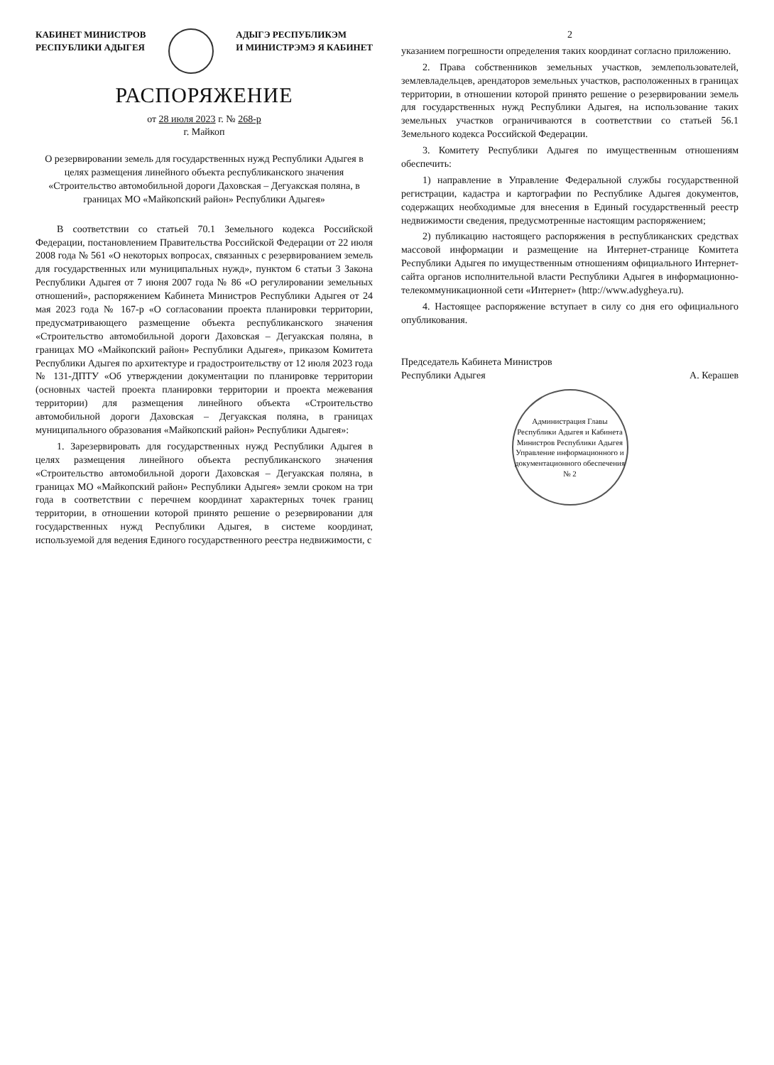КАБИНЕТ МИНИСТРОВ
РЕСПУБЛИКИ АДЫГЕЯ
АДЫГЭ РЕСПУБЛИКЭМ
И МИНИСТРЭМЭ Я КАБИНЕТ
РАСПОРЯЖЕНИЕ
от 28 июля 2023 г. № 268-р
г. Майкоп
О резервировании земель для государственных нужд Республики Адыгея в целях размещения линейного объекта республиканского значения «Строительство автомобильной дороги Даховская – Дегуакская поляна, в границах МО «Майкопский район» Республики Адыгея»
В соответствии со статьей 70.1 Земельного кодекса Российской Федерации, постановлением Правительства Российской Федерации от 22 июля 2008 года № 561 «О некоторых вопросах, связанных с резервированием земель для государственных или муниципальных нужд», пунктом 6 статьи 3 Закона Республики Адыгея от 7 июня 2007 года № 86 «О регулировании земельных отношений», распоряжением Кабинета Министров Республики Адыгея от 24 мая 2023 года № 167-р «О согласовании проекта планировки территории, предусматривающего размещение объекта республиканского значения «Строительство автомобильной дороги Даховская – Дегуакская поляна, в границах МО «Майкопский район» Республики Адыгея», приказом Комитета Республики Адыгея по архитектуре и градостроительству от 12 июля 2023 года № 131-ДПТУ «Об утверждении документации по планировке территории (основных частей проекта планировки территории и проекта межевания территории) для размещения линейного объекта «Строительство автомобильной дороги Даховская – Дегуакская поляна, в границах муниципального образования «Майкопский район» Республики Адыгея»:
1. Зарезервировать для государственных нужд Республики Адыгея в целях размещения линейного объекта республиканского значения «Строительство автомобильной дороги Даховская – Дегуакская поляна, в границах МО «Майкопский район» Республики Адыгея» земли сроком на три года в соответствии с перечнем координат характерных точек границ территории, в отношении которой принято решение о резервировании для государственных нужд Республики Адыгея, в системе координат, используемой для ведения Единого государственного реестра недвижимости, с
2
указанием погрешности определения таких координат согласно приложению.
2. Права собственников земельных участков, землепользователей, землевладельцев, арендаторов земельных участков, расположенных в границах территории, в отношении которой принято решение о резервировании земель для государственных нужд Республики Адыгея, на использование таких земельных участков ограничиваются в соответствии со статьей 56.1 Земельного кодекса Российской Федерации.
3. Комитету Республики Адыгея по имущественным отношениям обеспечить:
1) направление в Управление Федеральной службы государственной регистрации, кадастра и картографии по Республике Адыгея документов, содержащих необходимые для внесения в Единый государственный реестр недвижимости сведения, предусмотренные настоящим распоряжением;
2) публикацию настоящего распоряжения в республиканских средствах массовой информации и размещение на Интернет-странице Комитета Республики Адыгея по имущественным отношениям официального Интернет-сайта органов исполнительной власти Республики Адыгея в информационно-телекоммуникационной сети «Интернет» (http://www.adygheya.ru).
4. Настоящее распоряжение вступает в силу со дня его официального опубликования.
Председатель Кабинета Министров
Республики Адыгея
А. Керашев
Администрация Главы Республики Адыгея и Кабинета Министров Республики Адыгея
Управление информационного и документационного обеспечения
№ 2